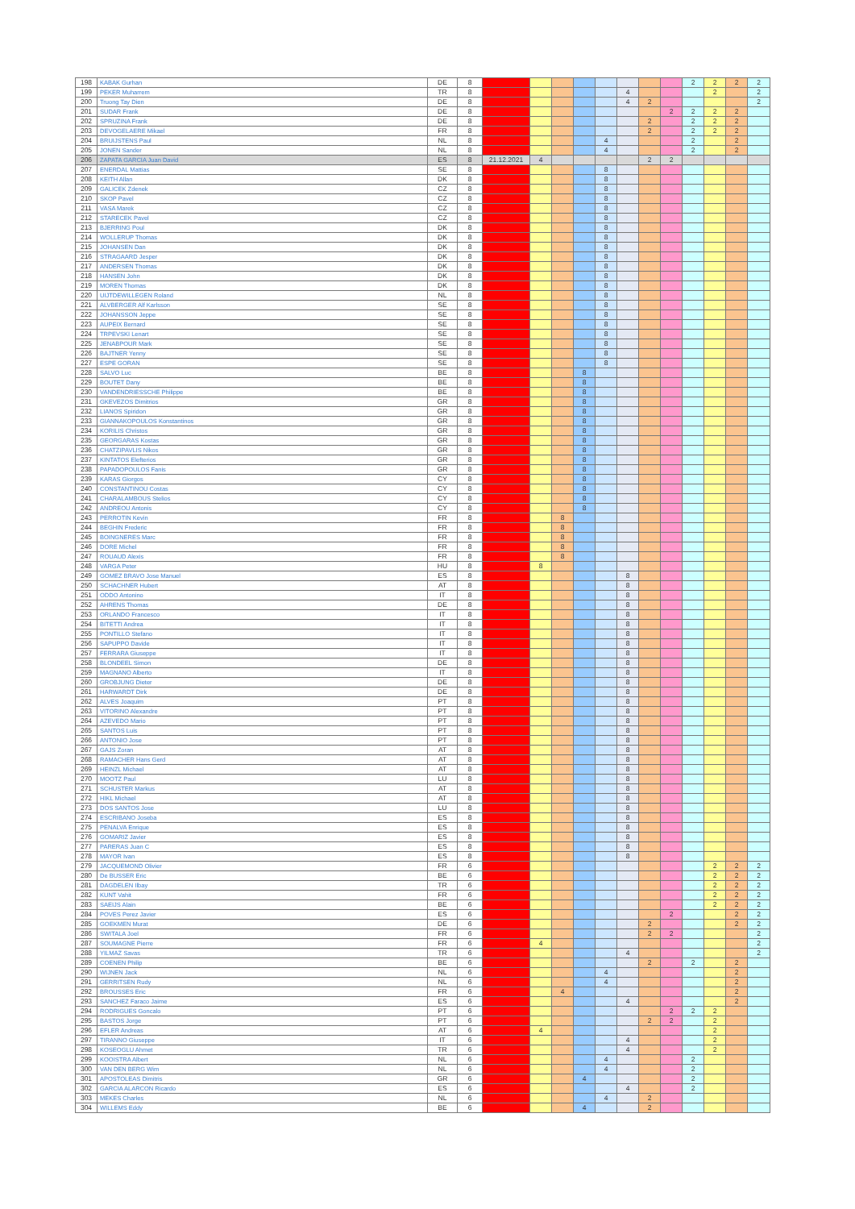| 198 | KABAK Gurhan | DE | 8 | | | | | | | | | 2 | 2 | 2 | 2 |
| 199 | PEKER Muharrem | TR | 8 | | | | | | 4 | | | | 2 | | 2 |
| 200 | Truong Tay Dien | DE | 8 | | | | | | 4 | 2 | | | | | 2 |
| 201 | SUDAR Frank | DE | 8 | | | | | | | | 2 | 2 | 2 | 2 | |
| 202 | SPRUZINA Frank | DE | 8 | | | | | | | 2 | | 2 | 2 | 2 | |
| 203 | DEVOGELAERE Mikael | FR | 8 | | | | | | | 2 | | 2 | 2 | 2 | |
| 204 | BRUIJSTENS Paul | NL | 8 | | | | | 4 | | | | 2 | | 2 | |
| 205 | JONEN Sander | NL | 8 | | | | | 4 | | | | 2 | | 2 | |
| 206 | ZAPATA GARCIA Juan David | ES | 8 | 21.12.2021 | 4 | | | | | 2 | 2 | | | | |
| 207 | ENERDAL Mattias | SE | 8 | | | | | 8 | | | | | | | |
| 208 | KEITH Allan | DK | 8 | | | | | 8 | | | | | | | |
| 209 | GALICEK Zdenek | CZ | 8 | | | | | 8 | | | | | | | |
| 210 | SKOP Pavel | CZ | 8 | | | | | 8 | | | | | | | |
| 211 | VASA Marek | CZ | 8 | | | | | 8 | | | | | | | |
| 212 | STARECEK Pavel | CZ | 8 | | | | | 8 | | | | | | | |
| 213 | BJERRING Poul | DK | 8 | | | | | 8 | | | | | | | |
| 214 | WOLLERUP Thomas | DK | 8 | | | | | 8 | | | | | | | |
| 215 | JOHANSEN Dan | DK | 8 | | | | | 8 | | | | | | | |
| 216 | STRAGAARD Jesper | DK | 8 | | | | | 8 | | | | | | | |
| 217 | ANDERSEN Thomas | DK | 8 | | | | | 8 | | | | | | | |
| 218 | HANSEN John | DK | 8 | | | | | 8 | | | | | | | |
| 219 | MOREN Thomas | DK | 8 | | | | | 8 | | | | | | | |
| 220 | UIJTDEWILLEGEN Roland | NL | 8 | | | | | 8 | | | | | | | |
| 221 | ALVBERGER Alf Karlsson | SE | 8 | | | | | 8 | | | | | | | |
| 222 | JOHANSSON Jeppe | SE | 8 | | | | | 8 | | | | | | | |
| 223 | AUPEIX Bernard | SE | 8 | | | | | 8 | | | | | | | |
| 224 | TRPEVSKI Lenart | SE | 8 | | | | | 8 | | | | | | | |
| 225 | JENABPOUR Mark | SE | 8 | | | | | 8 | | | | | | | |
| 226 | BAJTNER Yenny | SE | 8 | | | | | 8 | | | | | | | |
| 227 | ESPE GORAN | SE | 8 | | | | | 8 | | | | | | | |
| 228 | SALVO Luc | BE | 8 | | | | 8 | | | | | | | | |
| 229 | BOUTET Dany | BE | 8 | | | | 8 | | | | | | | | |
| 230 | VANDENDRIESSCHE Philippe | BE | 8 | | | | 8 | | | | | | | | |
| 231 | GKEVEZOS Dimitrios | GR | 8 | | | | 8 | | | | | | | | |
| 232 | LIANOS Spiridon | GR | 8 | | | | 8 | | | | | | | | |
| 233 | GIANNAKOPOULOS Konstantinos | GR | 8 | | | | 8 | | | | | | | | |
| 234 | KORILIS Christos | GR | 8 | | | | 8 | | | | | | | | |
| 235 | GEORGARAS Kostas | GR | 8 | | | | 8 | | | | | | | | |
| 236 | CHATZIPAVLIS Nikos | GR | 8 | | | | 8 | | | | | | | | |
| 237 | KINTATOS Elefterios | GR | 8 | | | | 8 | | | | | | | | |
| 238 | PAPADOPOULOS Fanis | GR | 8 | | | | 8 | | | | | | | | |
| 239 | KARAS Giorgos | CY | 8 | | | | 8 | | | | | | | | |
| 240 | CONSTANTINOU Costas | CY | 8 | | | | 8 | | | | | | | | |
| 241 | CHARALAMBOUS Stelios | CY | 8 | | | | 8 | | | | | | | | |
| 242 | ANDREOU Antonis | CY | 8 | | | | 8 | | | | | | | | |
| 243 | PERROTIN Kevin | FR | 8 | | | 8 | | | | | | | | | |
| 244 | BEGHIN Frederic | FR | 8 | | | 8 | | | | | | | | | |
| 245 | BOINGNERES Marc | FR | 8 | | | 8 | | | | | | | | | |
| 246 | DORE Michel | FR | 8 | | | 8 | | | | | | | | | |
| 247 | ROUAUD Alexis | FR | 8 | | | 8 | | | | | | | | | |
| 248 | VARGA Peter | HU | 8 | | 8 | | | | | | | | | | |
| 249 | GOMEZ BRAVO Jose Manuel | ES | 8 | | | | | | 8 | | | | | | |
| 250 | SCHACHNER Hubert | AT | 8 | | | | | | 8 | | | | | | |
| 251 | ODDO Antonino | IT | 8 | | | | | | 8 | | | | | | |
| 252 | AHRENS Thomas | DE | 8 | | | | | | 8 | | | | | | |
| 253 | ORLANDO Francesco | IT | 8 | | | | | | 8 | | | | | | |
| 254 | BITETTI Andrea | IT | 8 | | | | | | 8 | | | | | | |
| 255 | PONTILLO Stefano | IT | 8 | | | | | | 8 | | | | | | |
| 256 | SAPUPPO Davide | IT | 8 | | | | | | 8 | | | | | | |
| 257 | FERRARA Giuseppe | IT | 8 | | | | | | 8 | | | | | | |
| 258 | BLONDEEL Simon | DE | 8 | | | | | | 8 | | | | | | |
| 259 | MAGNANO Alberto | IT | 8 | | | | | | 8 | | | | | | |
| 260 | GROBJUNG Dieter | DE | 8 | | | | | | 8 | | | | | | |
| 261 | HARWARDT Dirk | DE | 8 | | | | | | 8 | | | | | | |
| 262 | ALVES Joaquim | PT | 8 | | | | | | 8 | | | | | | |
| 263 | VITORINO Alexandre | PT | 8 | | | | | | 8 | | | | | | |
| 264 | AZEVEDO Mario | PT | 8 | | | | | | 8 | | | | | | |
| 265 | SANTOS Luis | PT | 8 | | | | | | 8 | | | | | | |
| 266 | ANTONIO Jose | PT | 8 | | | | | | 8 | | | | | | |
| 267 | GAJS Zoran | AT | 8 | | | | | | 8 | | | | | | |
| 268 | RAMACHER Hans Gerd | AT | 8 | | | | | | 8 | | | | | | |
| 269 | HEINZL Michael | AT | 8 | | | | | | 8 | | | | | | |
| 270 | MOOTZ Paul | LU | 8 | | | | | | 8 | | | | | | |
| 271 | SCHUSTER Markus | AT | 8 | | | | | | 8 | | | | | | |
| 272 | HIKL Michael | AT | 8 | | | | | | 8 | | | | | | |
| 273 | DOS SANTOS Jose | LU | 8 | | | | | | 8 | | | | | | |
| 274 | ESCRIBANO Joseba | ES | 8 | | | | | | 8 | | | | | | |
| 275 | PENALVA Enrique | ES | 8 | | | | | | 8 | | | | | | |
| 276 | GOMARIZ Javier | ES | 8 | | | | | | 8 | | | | | | |
| 277 | PARERAS Juan C | ES | 8 | | | | | | 8 | | | | | | |
| 278 | MAYOR Ivan | ES | 8 | | | | | | 8 | | | | | | |
| 279 | JACQUEMOND Olivier | FR | 6 | | | | | | | | | | 2 | 2 | 2 |
| 280 | De BUSSER Eric | BE | 6 | | | | | | | | | | 2 | 2 | 2 |
| 281 | DAGDELEN Ilbay | TR | 6 | | | | | | | | | | 2 | 2 | 2 |
| 282 | KUNT Vahit | FR | 6 | | | | | | | | | | 2 | 2 | 2 |
| 283 | SAEIJS Alain | BE | 6 | | | | | | | | | | 2 | 2 | 2 |
| 284 | POVES Perez Javier | ES | 6 | | | | | | | | 2 | | | 2 | 2 |
| 285 | GOEKMEN Murat | DE | 6 | | | | | | | 2 | | | | 2 | 2 |
| 286 | SWITALA Joel | FR | 6 | | | | | | | 2 | 2 | | | | 2 |
| 287 | SOUMAGNE Pierre | FR | 6 | | 4 | | | | | | | | | | 2 |
| 288 | YILMAZ Savas | TR | 6 | | | | | | 4 | | | | | | 2 |
| 289 | COENEN Philip | BE | 6 | | | | | | | 2 | | 2 | | 2 | |
| 290 | WIJNEN Jack | NL | 6 | | | | | 4 | | | | | | 2 | |
| 291 | GERRITSEN Rudy | NL | 6 | | | | | 4 | | | | | | 2 | |
| 292 | BROUSSES Eric | FR | 6 | | | 4 | | | | | | | | 2 | |
| 293 | SANCHEZ Faraco Jaime | ES | 6 | | | | | | 4 | | | | | 2 | |
| 294 | RODRIGUES Goncalo | PT | 6 | | | | | | | | 2 | 2 | 2 | | |
| 295 | BASTOS Jorge | PT | 6 | | | | | | | 2 | 2 | | 2 | | |
| 296 | EFLER Andreas | AT | 6 | | 4 | | | | | | | | 2 | | |
| 297 | TIRANNO Giuseppe | IT | 6 | | | | | | 4 | | | | 2 | | |
| 298 | KOSEOGLU Ahmet | TR | 6 | | | | | | 4 | | | | 2 | | |
| 299 | KOOISTRA Albert | NL | 6 | | | | | 4 | | | | 2 | | | |
| 300 | VAN DEN BERG Wim | NL | 6 | | | | | 4 | | | | 2 | | | |
| 301 | APOSTOLEAS Dimitris | GR | 6 | | | | 4 | | | | | 2 | | | |
| 302 | GARCIA ALARCON Ricardo | ES | 6 | | | | | | 4 | | | 2 | | | |
| 303 | MEKES Charles | NL | 6 | | | | | 4 | | 2 | | | | | |
| 304 | WILLEMS Eddy | BE | 6 | | | | 4 | | | 2 | | | | | |